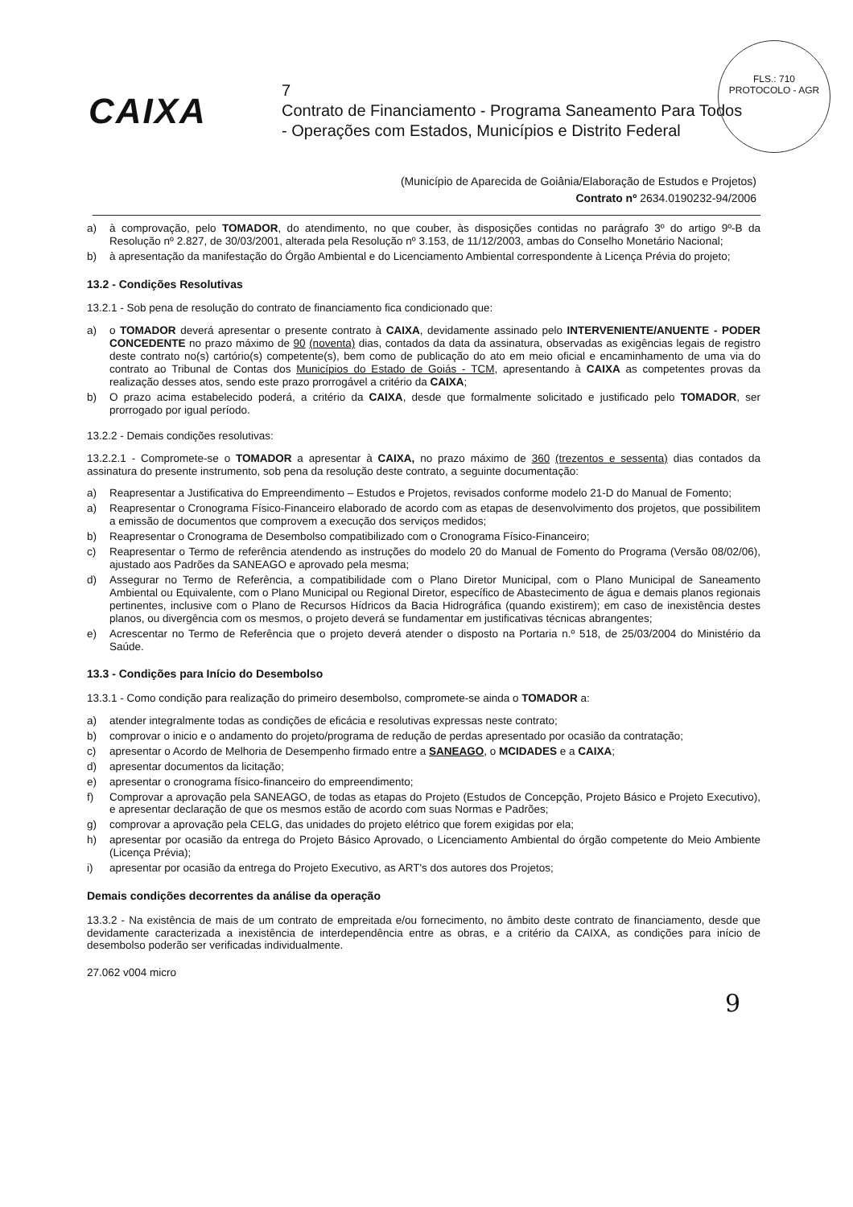FLS.: 710
PROTOCOLO - AGR
CAIXA
7
Contrato de Financiamento - Programa Saneamento Para Todos
- Operações com Estados, Municípios e Distrito Federal
(Município de Aparecida de Goiânia/Elaboração de Estudos e Projetos)
Contrato nº 2634.0190232-94/2006
a) à comprovação, pelo TOMADOR, do atendimento, no que couber, às disposições contidas no parágrafo 3º do artigo 9º-B da Resolução nº 2.827, de 30/03/2001, alterada pela Resolução nº 3.153, de 11/12/2003, ambas do Conselho Monetário Nacional;
b) à apresentação da manifestação do Órgão Ambiental e do Licenciamento Ambiental correspondente à Licença Prévia do projeto;
13.2 - Condições Resolutivas
13.2.1 - Sob pena de resolução do contrato de financiamento fica condicionado que:
a) o TOMADOR deverá apresentar o presente contrato à CAIXA, devidamente assinado pelo INTERVENIENTE/ANUENTE - PODER CONCEDENTE no prazo máximo de 90 (noventa) dias, contados da data da assinatura, observadas as exigências legais de registro deste contrato no(s) cartório(s) competente(s), bem como de publicação do ato em meio oficial e encaminhamento de uma via do contrato ao Tribunal de Contas dos Municípios do Estado de Goiás - TCM, apresentando à CAIXA as competentes provas da realização desses atos, sendo este prazo prorrogável a critério da CAIXA;
b) O prazo acima estabelecido poderá, a critério da CAIXA, desde que formalmente solicitado e justificado pelo TOMADOR, ser prorrogado por igual período.
13.2.2 - Demais condições resolutivas:
13.2.2.1 - Compromete-se o TOMADOR a apresentar à CAIXA, no prazo máximo de 360 (trezentos e sessenta) dias contados da assinatura do presente instrumento, sob pena da resolução deste contrato, a seguinte documentação:
a) Reapresentar a Justificativa do Empreendimento – Estudos e Projetos, revisados conforme modelo 21-D do Manual de Fomento;
a) Reapresentar o Cronograma Físico-Financeiro elaborado de acordo com as etapas de desenvolvimento dos projetos, que possibilitem a emissão de documentos que comprovem a execução dos serviços medidos;
b) Reapresentar o Cronograma de Desembolso compatibilizado com o Cronograma Físico-Financeiro;
c) Reapresentar o Termo de referência atendendo as instruções do modelo 20 do Manual de Fomento do Programa (Versão 08/02/06), ajustado aos Padrões da SANEAGO e aprovado pela mesma;
d) Assegurar no Termo de Referência, a compatibilidade com o Plano Diretor Municipal, com o Plano Municipal de Saneamento Ambiental ou Equivalente, com o Plano Municipal ou Regional Diretor, específico de Abastecimento de água e demais planos regionais pertinentes, inclusive com o Plano de Recursos Hídricos da Bacia Hidrográfica (quando existirem); em caso de inexistência destes planos, ou divergência com os mesmos, o projeto deverá se fundamentar em justificativas técnicas abrangentes;
e) Acrescentar no Termo de Referência que o projeto deverá atender o disposto na Portaria n.º 518, de 25/03/2004 do Ministério da Saúde.
13.3 - Condições para Início do Desembolso
13.3.1 - Como condição para realização do primeiro desembolso, compromete-se ainda o TOMADOR a:
a) atender integralmente todas as condições de eficácia e resolutivas expressas neste contrato;
b) comprovar o inicio e o andamento do projeto/programa de redução de perdas apresentado por ocasião da contratação;
c) apresentar o Acordo de Melhoria de Desempenho firmado entre a SANEAGO, o MCIDADES e a CAIXA;
d) apresentar documentos da licitação;
e) apresentar o cronograma físico-financeiro do empreendimento;
f) Comprovar a aprovação pela SANEAGO, de todas as etapas do Projeto (Estudos de Concepção, Projeto Básico e Projeto Executivo), e apresentar declaração de que os mesmos estão de acordo com suas Normas e Padrões;
g) comprovar a aprovação pela CELG, das unidades do projeto elétrico que forem exigidas por ela;
h) apresentar por ocasião da entrega do Projeto Básico Aprovado, o Licenciamento Ambiental do órgão competente do Meio Ambiente (Licença Prévia);
i) apresentar por ocasião da entrega do Projeto Executivo, as ART's dos autores dos Projetos;
Demais condições decorrentes da análise da operação
13.3.2 - Na existência de mais de um contrato de empreitada e/ou fornecimento, no âmbito deste contrato de financiamento, desde que devidamente caracterizada a inexistência de interdependência entre as obras, e a critério da CAIXA, as condições para início de desembolso poderão ser verificadas individualmente.
27.062 v004 micro
9